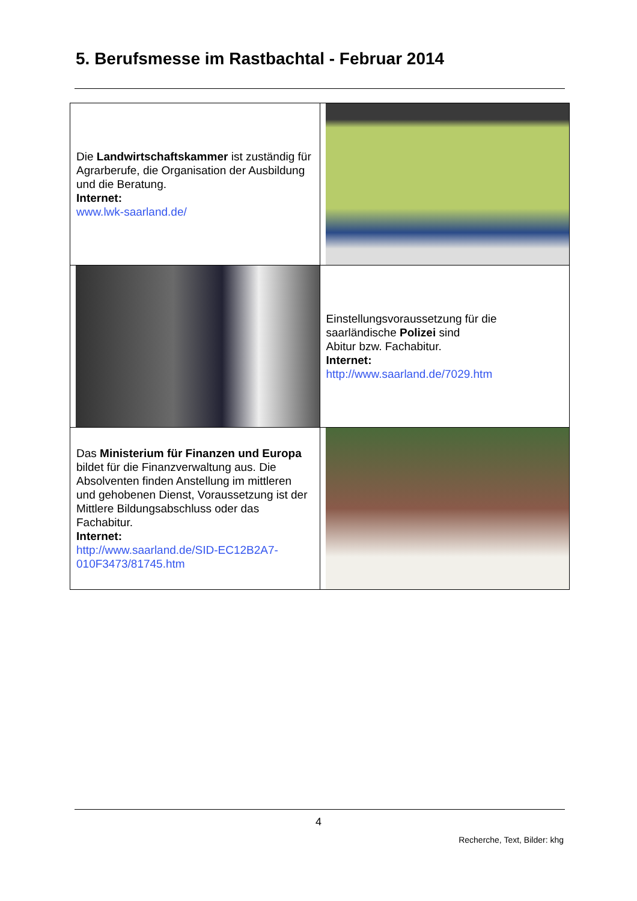5. Berufsmesse im Rastbachtal - Februar 2014
| Die Landwirtschaftskammer ist zuständig für Agrarberufe, die Organisation der Ausbildung und die Beratung. Internet: www.lwk-saarland.de/ | |
| | Einstellungsvoraussetzung für die saarländische Polizei sind Abitur bzw. Fachabitur. Internet: http://www.saarland.de/7029.htm |
| Das Ministerium für Finanzen und Europa bildet für die Finanzverwaltung aus. Die Absolventen finden Anstellung im mittleren und gehobenen Dienst, Voraussetzung ist der Mittlere Bildungsabschluss oder das Fachabitur. Internet: http://www.saarland.de/SID-EC12B2A7-010F3473/81745.htm | |
4
Recherche, Text, Bilder: khg